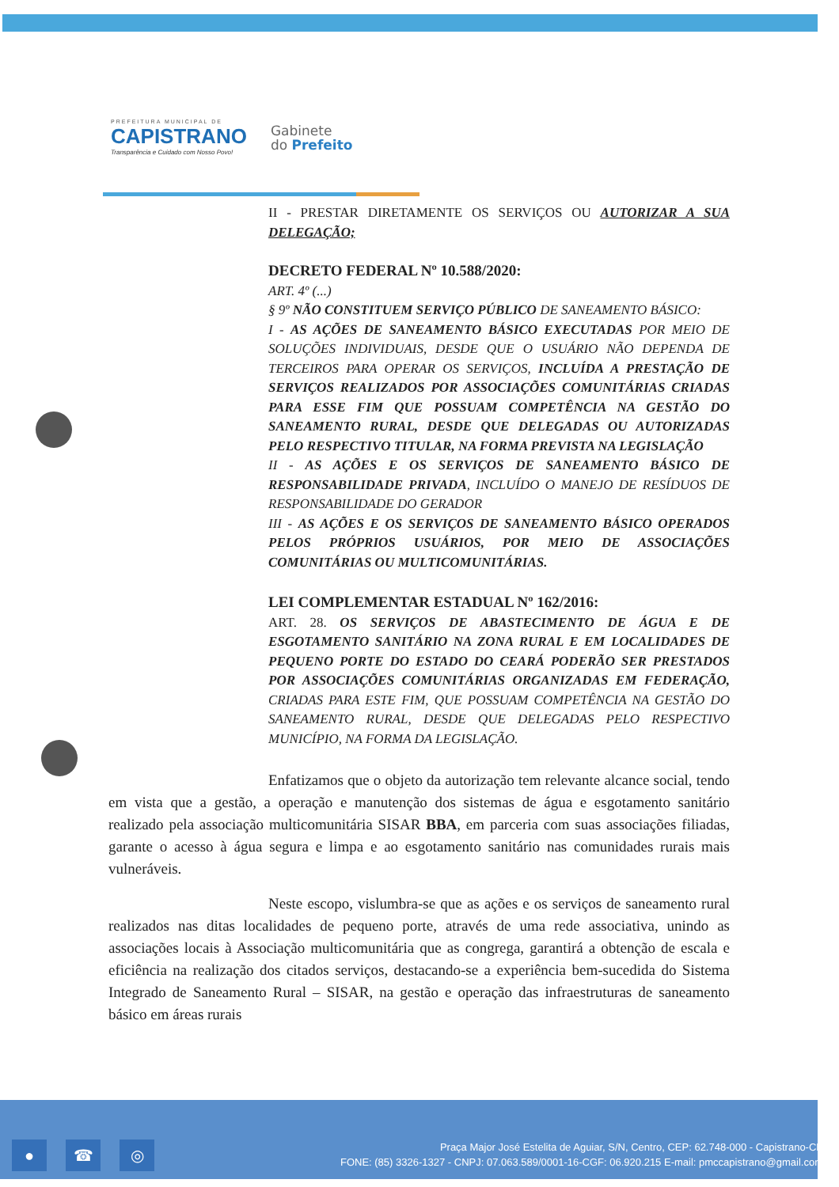PREFEITURA MUNICIPAL DE
CAPISTRANO
Transparência e Cuidado com Nosso Povo!
Gabinete
do Prefeito
II - PRESTAR DIRETAMENTE OS SERVIÇOS OU AUTORIZAR A SUA DELEGAÇÃO;
DECRETO FEDERAL Nº 10.588/2020:
ART. 4º (...)
§ 9º NÃO CONSTITUEM SERVIÇO PÚBLICO DE SANEAMENTO BÁSICO:
I - AS AÇÕES DE SANEAMENTO BÁSICO EXECUTADAS POR MEIO DE SOLUÇÕES INDIVIDUAIS, DESDE QUE O USUÁRIO NÃO DEPENDA DE TERCEIROS PARA OPERAR OS SERVIÇOS, INCLUÍDA A PRESTAÇÃO DE SERVIÇOS REALIZADOS POR ASSOCIAÇÕES COMUNITÁRIAS CRIADAS PARA ESSE FIM QUE POSSUAM COMPETÊNCIA NA GESTÃO DO SANEAMENTO RURAL, DESDE QUE DELEGADAS OU AUTORIZADAS PELO RESPECTIVO TITULAR, NA FORMA PREVISTA NA LEGISLAÇÃO
II - AS AÇÕES E OS SERVIÇOS DE SANEAMENTO BÁSICO DE RESPONSABILIDADE PRIVADA, INCLUÍDO O MANEJO DE RESÍDUOS DE RESPONSABILIDADE DO GERADOR
III - AS AÇÕES E OS SERVIÇOS DE SANEAMENTO BÁSICO OPERADOS PELOS PRÓPRIOS USUÁRIOS, POR MEIO DE ASSOCIAÇÕES COMUNITÁRIAS OU MULTICOMUNITÁRIAS.
LEI COMPLEMENTAR ESTADUAL Nº 162/2016:
ART. 28. OS SERVIÇOS DE ABASTECIMENTO DE ÁGUA E DE ESGOTAMENTO SANITÁRIO NA ZONA RURAL E EM LOCALIDADES DE PEQUENO PORTE DO ESTADO DO CEARÁ PODERÃO SER PRESTADOS POR ASSOCIAÇÕES COMUNITÁRIAS ORGANIZADAS EM FEDERAÇÃO, CRIADAS PARA ESTE FIM, QUE POSSUAM COMPETÊNCIA NA GESTÃO DO SANEAMENTO RURAL, DESDE QUE DELEGADAS PELO RESPECTIVO MUNICÍPIO, NA FORMA DA LEGISLAÇÃO.
Enfatizamos que o objeto da autorização tem relevante alcance social, tendo em vista que a gestão, a operação e manutenção dos sistemas de água e esgotamento sanitário realizado pela associação multicomunitária SISAR BBA, em parceria com suas associações filiadas, garante o acesso à água segura e limpa e ao esgotamento sanitário nas comunidades rurais mais vulneráveis.
Neste escopo, vislumbra-se que as ações e os serviços de saneamento rural realizados nas ditas localidades de pequeno porte, através de uma rede associativa, unindo as associações locais à Associação multicomunitária que as congrega, garantirá a obtenção de escala e eficiência na realização dos citados serviços, destacando-se a experiência bem-sucedida do Sistema Integrado de Saneamento Rural – SISAR, na gestão e operação das infraestruturas de saneamento básico em áreas rurais
● ☎ ◎
Praça Major José Estelita de Aguiar, S/N, Centro, CEP: 62.748-000 - Capistrano-CE
FONE: (85) 3326-1327 - CNPJ: 07.063.589/0001-16-CGF: 06.920.215 E-mail: pmccapistrano@gmail.com